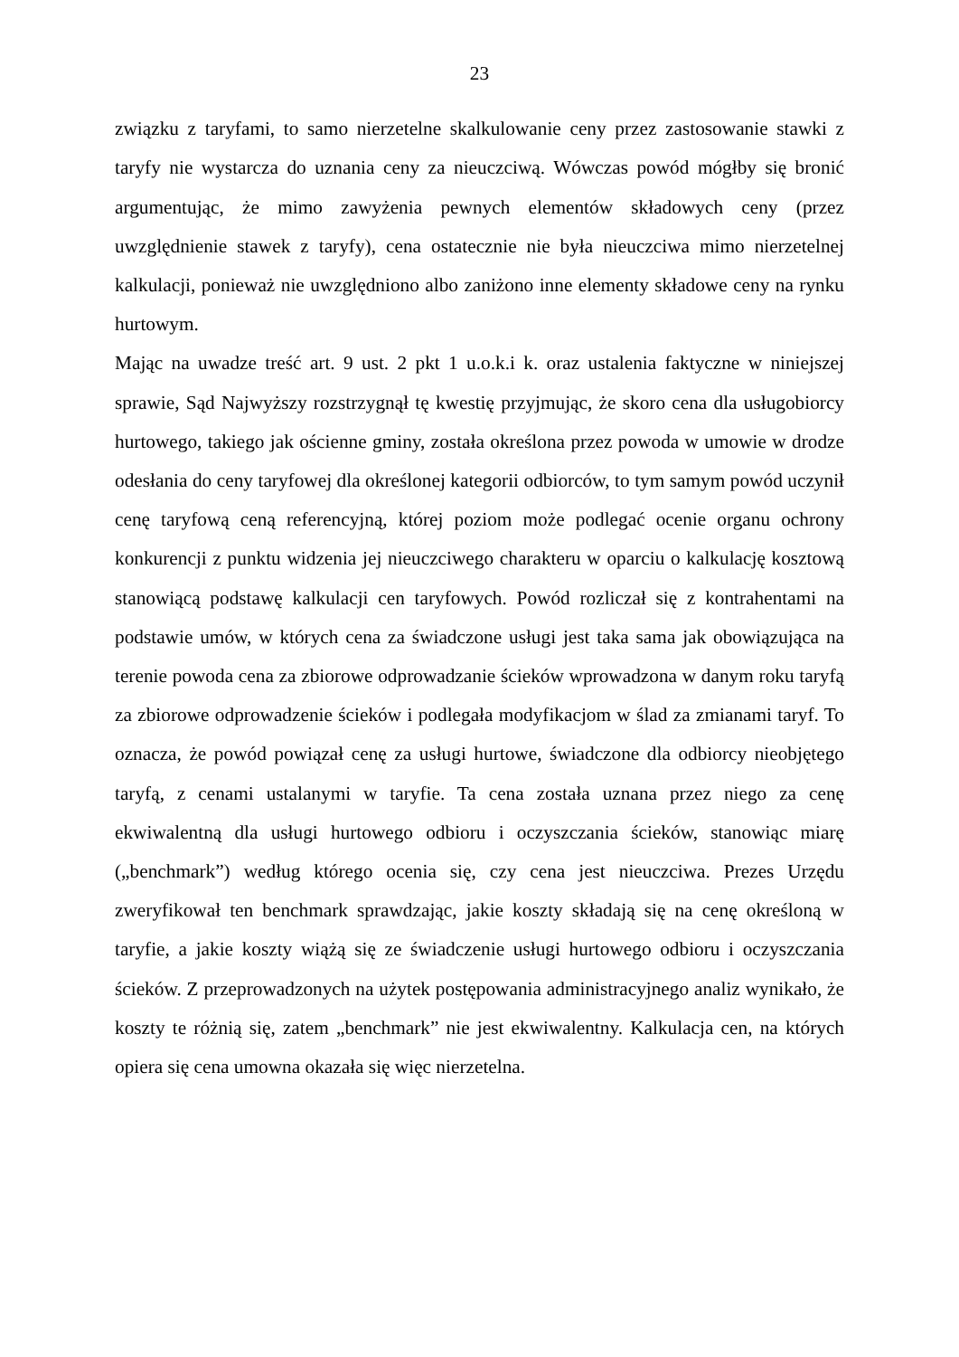23
związku z taryfami, to samo nierzetelne skalkulowanie ceny przez zastosowanie stawki z taryfy nie wystarcza do uznania ceny za nieuczciwą. Wówczas powód mógłby się bronić argumentując, że mimo zawyżenia pewnych elementów składowych ceny (przez uwzględnienie stawek z taryfy), cena ostatecznie nie była nieuczciwa mimo nierzetelnej kalkulacji, ponieważ nie uwzględniono albo zaniżono inne elementy składowe ceny na rynku hurtowym.
Mając na uwadze treść art. 9 ust. 2 pkt 1 u.o.k.i k. oraz ustalenia faktyczne w niniejszej sprawie, Sąd Najwyższy rozstrzygnął tę kwestię przyjmując, że skoro cena dla usługobiorcy hurtowego, takiego jak ościenne gminy, została określona przez powoda w umowie w drodze odesłania do ceny taryfowej dla określonej kategorii odbiorców, to tym samym powód uczynił cenę taryfową ceną referencyjną, której poziom może podlegać ocenie organu ochrony konkurencji z punktu widzenia jej nieuczciwego charakteru w oparciu o kalkulację kosztową stanowiącą podstawę kalkulacji cen taryfowych. Powód rozliczał się z kontrahentami na podstawie umów, w których cena za świadczone usługi jest taka sama jak obowiązująca na terenie powoda cena za zbiorowe odprowadzanie ścieków wprowadzona w danym roku taryfą za zbiorowe odprowadzenie ścieków i podlegała modyfikacjom w ślad za zmianami taryf. To oznacza, że powód powiązał cenę za usługi hurtowe, świadczone dla odbiorcy nieobjętego taryfą, z cenami ustalanymi w taryfie. Ta cena została uznana przez niego za cenę ekwiwalentną dla usługi hurtowego odbioru i oczyszczania ścieków, stanowiąc miarę („benchmark”) według którego ocenia się, czy cena jest nieuczciwa. Prezes Urzędu zweryfikował ten benchmark sprawdzając, jakie koszty składają się na cenę określoną w taryfie, a jakie koszty wiążą się ze świadczenie usługi hurtowego odbioru i oczyszczania ścieków. Z przeprowadzonych na użytek postępowania administracyjnego analiz wynikało, że koszty te różnią się, zatem „benchmark” nie jest ekwiwalentny. Kalkulacja cen, na których opiera się cena umowna okazała się więc nierzetelna.